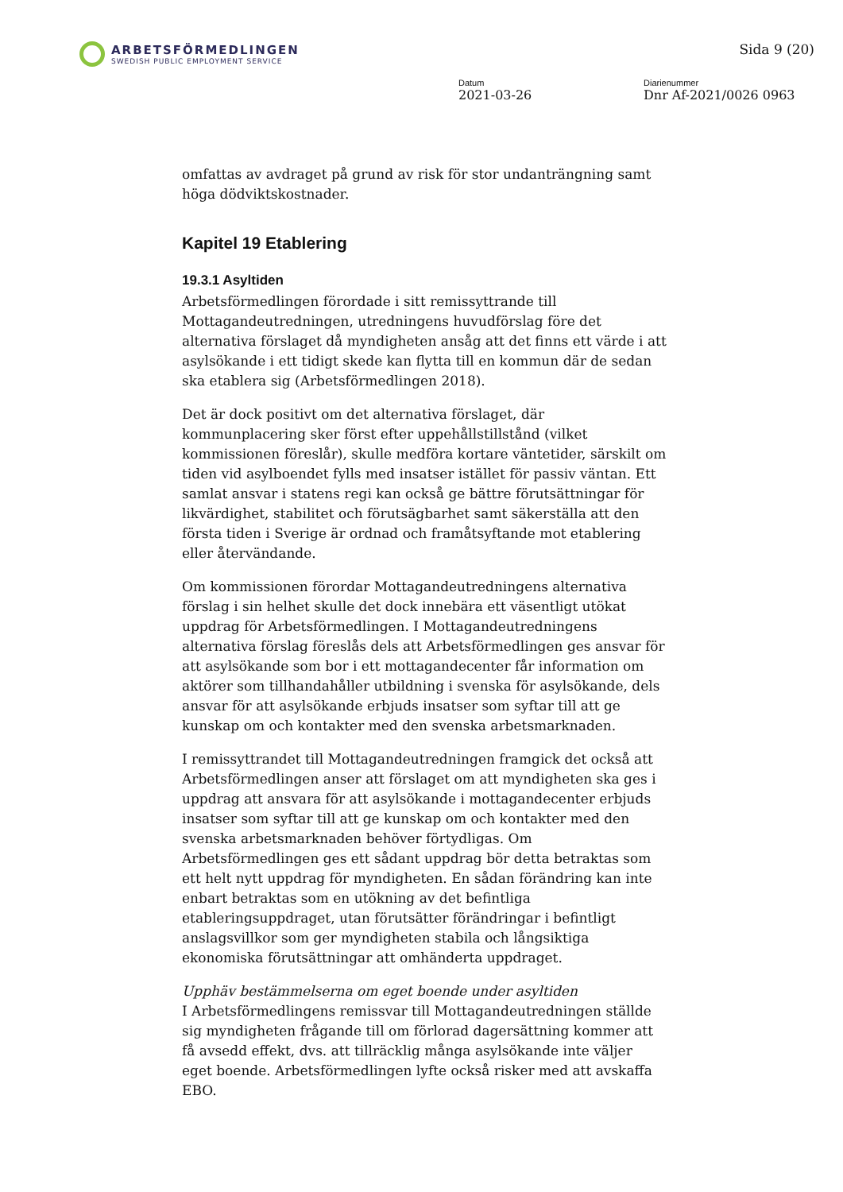ARBETSFÖRMEDLINGEN
SWEDISH PUBLIC EMPLOYMENT SERVICE
Sida 9 (20)
Datum
2021-03-26
Diarienummer
Dnr Af-2021/0026 0963
omfattas av avdraget på grund av risk för stor undanträngning samt höga dödviktskostnader.
Kapitel 19 Etablering
19.3.1 Asyltiden
Arbetsförmedlingen förordade i sitt remissyttrande till Mottagandeutredningen, utredningens huvudförslag före det alternativa förslaget då myndigheten ansåg att det finns ett värde i att asylsökande i ett tidigt skede kan flytta till en kommun där de sedan ska etablera sig (Arbetsförmedlingen 2018).
Det är dock positivt om det alternativa förslaget, där kommunplacering sker först efter uppehållstillstånd (vilket kommissionen föreslår), skulle medföra kortare väntetider, särskilt om tiden vid asylboendet fylls med insatser istället för passiv väntan. Ett samlat ansvar i statens regi kan också ge bättre förutsättningar för likvärdighet, stabilitet och förutsägbarhet samt säkerställa att den första tiden i Sverige är ordnad och framåtsyftande mot etablering eller återvändande.
Om kommissionen förordar Mottagandeutredningens alternativa förslag i sin helhet skulle det dock innebära ett väsentligt utökat uppdrag för Arbetsförmedlingen. I Mottagandeutredningens alternativa förslag föreslås dels att Arbetsförmedlingen ges ansvar för att asylsökande som bor i ett mottagandecenter får information om aktörer som tillhandahåller utbildning i svenska för asylsökande, dels ansvar för att asylsökande erbjuds insatser som syftar till att ge kunskap om och kontakter med den svenska arbetsmarknaden.
I remissyttrandet till Mottagandeutredningen framgick det också att Arbetsförmedlingen anser att förslaget om att myndigheten ska ges i uppdrag att ansvara för att asylsökande i mottagandecenter erbjuds insatser som syftar till att ge kunskap om och kontakter med den svenska arbetsmarknaden behöver förtydligas. Om Arbetsförmedlingen ges ett sådant uppdrag bör detta betraktas som ett helt nytt uppdrag för myndigheten. En sådan förändring kan inte enbart betraktas som en utökning av det befintliga etableringsuppdraget, utan förutsätter förändringar i befintligt anslagsvillkor som ger myndigheten stabila och långsiktiga ekonomiska förutsättningar att omhänderta uppdraget.
Upphäv bestämmelserna om eget boende under asyltiden
I Arbetsförmedlingens remissvar till Mottagandeutredningen ställde sig myndigheten frågande till om förlorad dagersättning kommer att få avsedd effekt, dvs. att tillräcklig många asylsökande inte väljer eget boende. Arbetsförmedlingen lyfte också risker med att avskaffa EBO.